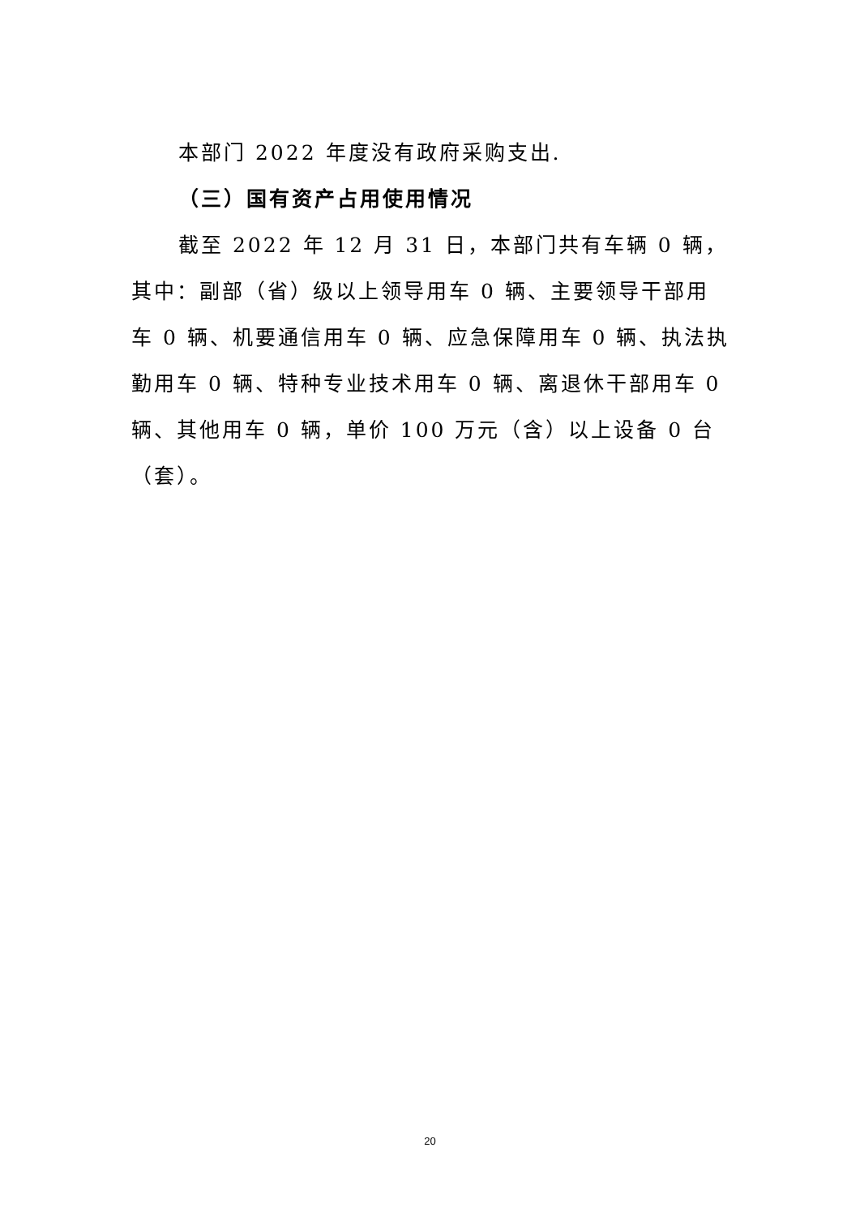本部门 2022 年度没有政府采购支出.
（三）国有资产占用使用情况
截至 2022 年 12 月 31 日，本部门共有车辆 0 辆，其中：副部（省）级以上领导用车 0 辆、主要领导干部用车 0 辆、机要通信用车 0 辆、应急保障用车 0 辆、执法执勤用车 0 辆、特种专业技术用车 0 辆、离退休干部用车 0 辆、其他用车 0 辆，单价 100 万元（含）以上设备 0 台（套）。
20